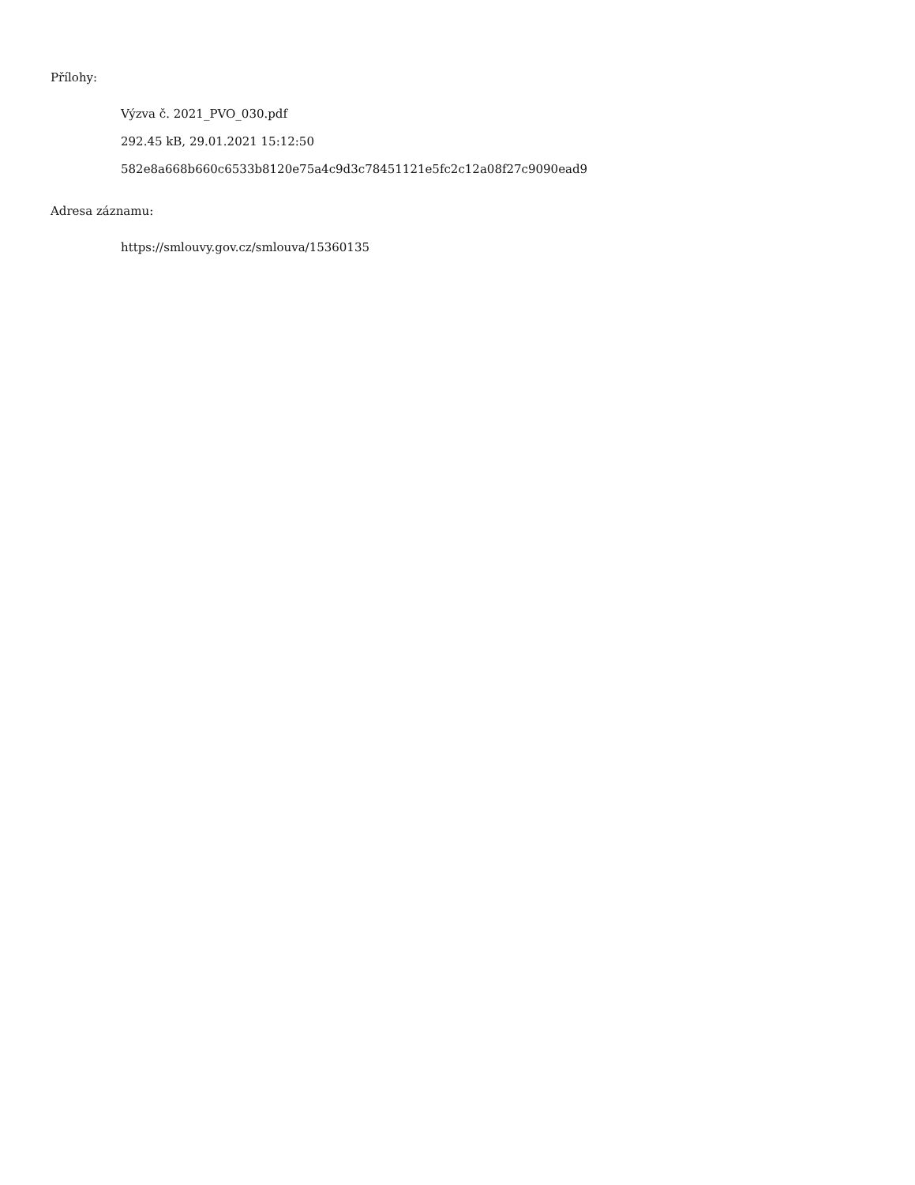Přílohy:
Výzva č. 2021_PVO_030.pdf
292.45 kB, 29.01.2021 15:12:50
582e8a668b660c6533b8120e75a4c9d3c78451121e5fc2c12a08f27c9090ead9
Adresa záznamu:
https://smlouvy.gov.cz/smlouva/15360135